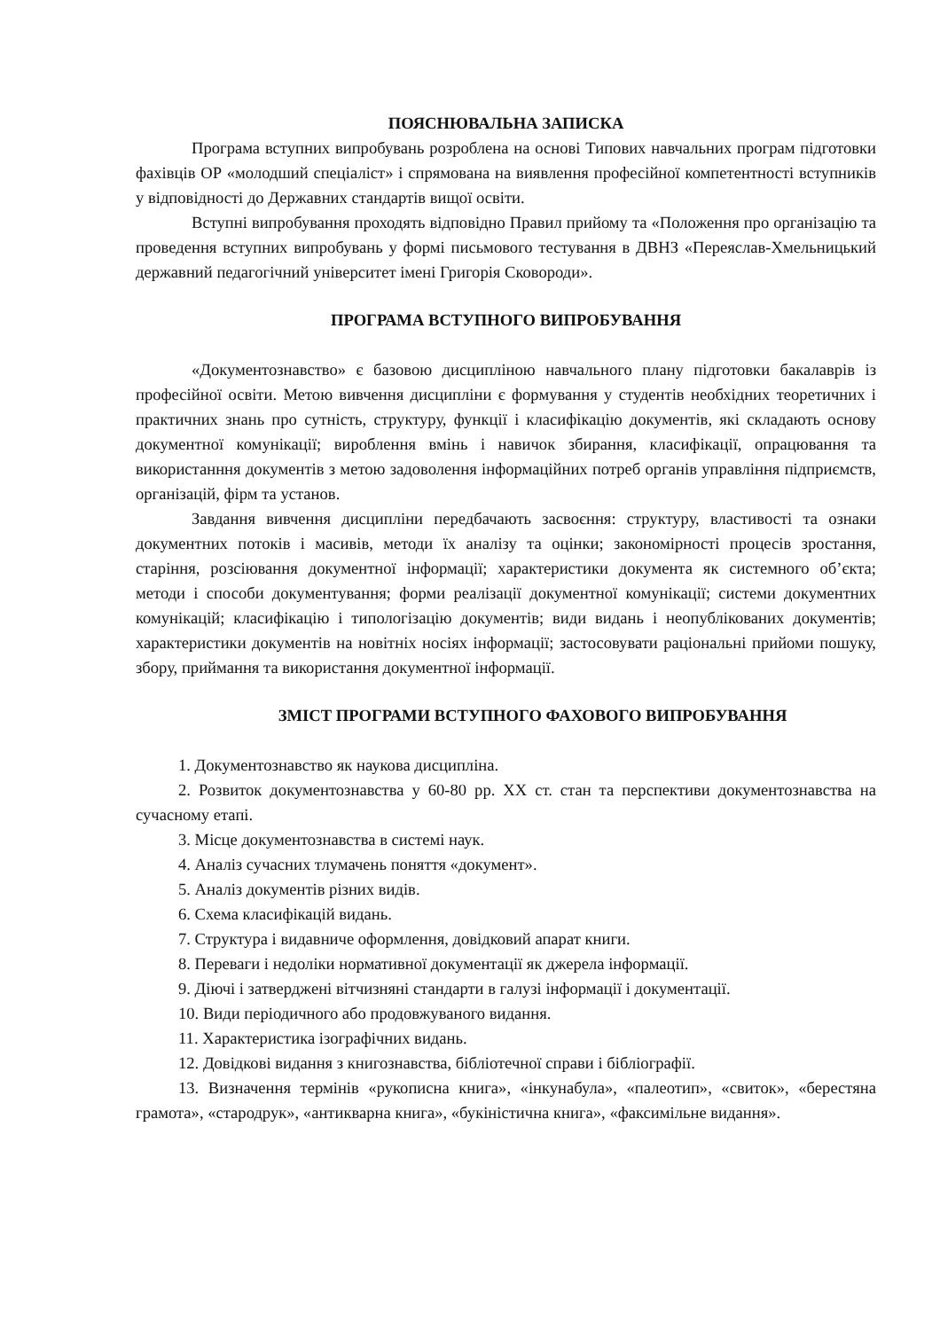ПОЯСНЮВАЛЬНА ЗАПИСКА
Програма вступних випробувань розроблена на основі Типових навчальних програм підготовки фахівців ОР «молодший спеціаліст» і спрямована на виявлення професійної компетентності вступників у відповідності до Державних стандартів вищої освіти.
Вступні випробування проходять відповідно Правил прийому та «Положення про організацію та проведення вступних випробувань у формі письмового тестування в ДВНЗ «Переяслав-Хмельницький державний педагогічний університет імені Григорія Сковороди».
ПРОГРАМА ВСТУПНОГО ВИПРОБУВАННЯ
«Документознавство» є базовою дисципліною навчального плану підготовки бакалаврів із професійної освіти. Метою вивчення дисципліни є формування у студентів необхідних теоретичних і практичних знань про сутність, структуру, функції і класифікацію документів, які складають основу документної комунікації; вироблення вмінь і навичок збирання, класифікації, опрацювання та використанння документів з метою задоволення інформаційних потреб органів управління підприємств, організацій, фірм та установ.
Завдання вивчення дисципліни передбачають засвоєння: структуру, властивості та ознаки документних потоків і масивів, методи їх аналізу та оцінки; закономірності процесів зростання, старіння, розсіювання документної інформації; характеристики документа як системного об’єкта; методи і способи документування; форми реалізації документної комунікації; системи документних комунікацій; класифікацію і типологізацію документів; види видань і неопублікованих документів; характеристики документів на новітніх носіях інформації; застосовувати раціональні прийоми пошуку, збору, приймання та використання документної інформації.
ЗМІСТ ПРОГРАМИ ВСТУПНОГО ФАХОВОГО ВИПРОБУВАННЯ
1. Документознавство як наукова дисципліна.
2. Розвиток документознавства у 60-80 рр. ХХ ст. стан та перспективи документознавства на сучасному етапі.
3. Місце документознавства в системі наук.
4. Аналіз сучасних тлумачень поняття «документ».
5. Аналіз документів різних видів.
6. Схема класифікацій видань.
7. Структура і видавниче оформлення, довідковий апарат книги.
8. Переваги і недоліки нормативної документації як джерела інформації.
9. Діючі і затверджені вітчизняні стандарти в галузі інформації і документації.
10. Види періодичного або продовжуваного видання.
11. Характеристика ізографічних видань.
12. Довідкові видання з книгознавства, бібліотечної справи і бібліографії.
13. Визначення термінів «рукописна книга», «інкунабула», «палеотип», «свиток», «берестяна грамота», «стародрук», «антикварна книга», «букіністична книга», «факсимільне видання».